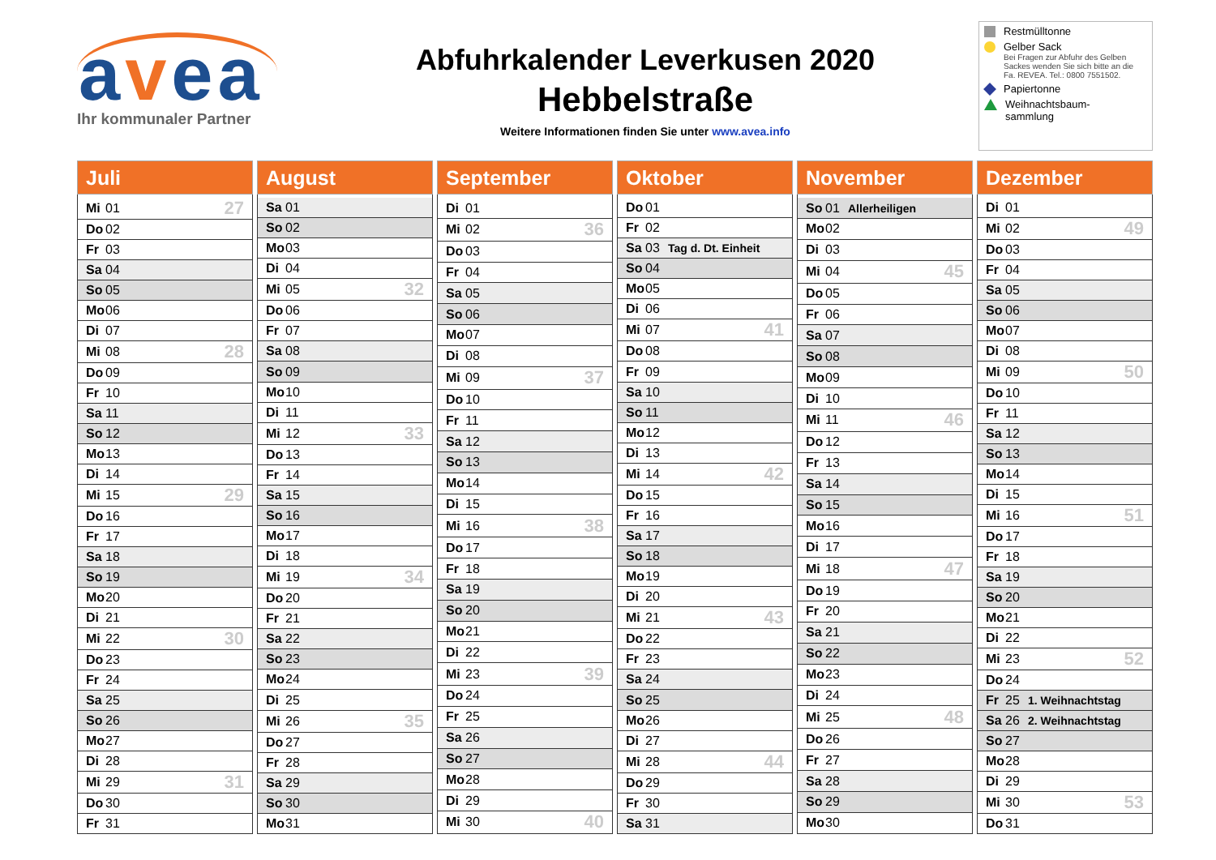avea
Ihr kommunaler Partner
Abfuhrkalender Leverkusen 2020
Hebbelstraße
Weitere Informationen finden Sie unter www.avea.info
Restmülltonne
Gelber Sack
Bei Fragen zur Abfuhr des Gelben Sackes wenden Sie sich bitte an die Fa. REVEA. Tel.: 0800 7551502.
Papiertonne
Weihnachtsbaum-
sammlung
| Juli | | | |
| --- | --- | --- | --- |
| Mi | 01 | | 27 |
| Do | 02 | | |
| Fr | 03 | | |
| Sa | 04 | | |
| So | 05 | | |
| Mo | 06 | | |
| Di | 07 | | |
| Mi | 08 | | 28 |
| Do | 09 | | |
| Fr | 10 | | |
| Sa | 11 | | |
| So | 12 | | |
| Mo | 13 | | |
| Di | 14 | | |
| Mi | 15 | | 29 |
| Do | 16 | | |
| Fr | 17 | | |
| Sa | 18 | | |
| So | 19 | | |
| Mo | 20 | | |
| Di | 21 | | |
| Mi | 22 | | 30 |
| Do | 23 | | |
| Fr | 24 | | |
| Sa | 25 | | |
| So | 26 | | |
| Mo | 27 | | |
| Di | 28 | | |
| Mi | 29 | | 31 |
| Do | 30 | | |
| Fr | 31 | | |
| August | | | |
| --- | --- | --- | --- |
| Sa | 01 | | |
| So | 02 | | |
| Mo | 03 | | |
| Di | 04 | | |
| Mi | 05 | | 32 |
| Do | 06 | | |
| Fr | 07 | | |
| Sa | 08 | | |
| So | 09 | | |
| Mo | 10 | | |
| Di | 11 | | |
| Mi | 12 | | 33 |
| Do | 13 | | |
| Fr | 14 | | |
| Sa | 15 | | |
| So | 16 | | |
| Mo | 17 | | |
| Di | 18 | | |
| Mi | 19 | | 34 |
| Do | 20 | | |
| Fr | 21 | | |
| Sa | 22 | | |
| So | 23 | | |
| Mo | 24 | | |
| Di | 25 | | |
| Mi | 26 | | 35 |
| Do | 27 | | |
| Fr | 28 | | |
| Sa | 29 | | |
| So | 30 | | |
| Mo | 31 | | |
| September | | | |
| --- | --- | --- | --- |
| Di | 01 | | |
| Mi | 02 | | 36 |
| Do | 03 | | |
| Fr | 04 | | |
| Sa | 05 | | |
| So | 06 | | |
| Mo | 07 | | |
| Di | 08 | | |
| Mi | 09 | | 37 |
| Do | 10 | | |
| Fr | 11 | | |
| Sa | 12 | | |
| So | 13 | | |
| Mo | 14 | | |
| Di | 15 | | |
| Mi | 16 | | 38 |
| Do | 17 | | |
| Fr | 18 | | |
| Sa | 19 | | |
| So | 20 | | |
| Mo | 21 | | |
| Di | 22 | | |
| Mi | 23 | | 39 |
| Do | 24 | | |
| Fr | 25 | | |
| Sa | 26 | | |
| So | 27 | | |
| Mo | 28 | | |
| Di | 29 | | |
| Mi | 30 | | 40 |
| Oktober | | | |
| --- | --- | --- | --- |
| Do | 01 | | |
| Fr | 02 | | |
| Sa | 03 | Tag d. Dt. Einheit | |
| So | 04 | | |
| Mo | 05 | | |
| Di | 06 | | |
| Mi | 07 | | 41 |
| Do | 08 | | |
| Fr | 09 | | |
| Sa | 10 | | |
| So | 11 | | |
| Mo | 12 | | |
| Di | 13 | | |
| Mi | 14 | | 42 |
| Do | 15 | | |
| Fr | 16 | | |
| Sa | 17 | | |
| So | 18 | | |
| Mo | 19 | | |
| Di | 20 | | |
| Mi | 21 | | 43 |
| Do | 22 | | |
| Fr | 23 | | |
| Sa | 24 | | |
| So | 25 | | |
| Mo | 26 | | |
| Di | 27 | | |
| Mi | 28 | | 44 |
| Do | 29 | | |
| Fr | 30 | | |
| Sa | 31 | | |
| November | | | |
| --- | --- | --- | --- |
| So | 01 | Allerheiligen | |
| Mo | 02 | | |
| Di | 03 | | |
| Mi | 04 | | 45 |
| Do | 05 | | |
| Fr | 06 | | |
| Sa | 07 | | |
| So | 08 | | |
| Mo | 09 | | |
| Di | 10 | | |
| Mi | 11 | | 46 |
| Do | 12 | | |
| Fr | 13 | | |
| Sa | 14 | | |
| So | 15 | | |
| Mo | 16 | | |
| Di | 17 | | |
| Mi | 18 | | 47 |
| Do | 19 | | |
| Fr | 20 | | |
| Sa | 21 | | |
| So | 22 | | |
| Mo | 23 | | |
| Di | 24 | | |
| Mi | 25 | | 48 |
| Do | 26 | | |
| Fr | 27 | | |
| Sa | 28 | | |
| So | 29 | | |
| Mo | 30 | | |
| Dezember | | | |
| --- | --- | --- | --- |
| Di | 01 | | |
| Mi | 02 | | 49 |
| Do | 03 | | |
| Fr | 04 | | |
| Sa | 05 | | |
| So | 06 | | |
| Mo | 07 | | |
| Di | 08 | | |
| Mi | 09 | | 50 |
| Do | 10 | | |
| Fr | 11 | | |
| Sa | 12 | | |
| So | 13 | | |
| Mo | 14 | | |
| Di | 15 | | |
| Mi | 16 | | 51 |
| Do | 17 | | |
| Fr | 18 | | |
| Sa | 19 | | |
| So | 20 | | |
| Mo | 21 | | |
| Di | 22 | | |
| Mi | 23 | | 52 |
| Do | 24 | | |
| Fr | 25 | 1. Weihnachtstag | |
| Sa | 26 | 2. Weihnachtstag | |
| So | 27 | | |
| Mo | 28 | | |
| Di | 29 | | |
| Mi | 30 | | 53 |
| Do | 31 | | |